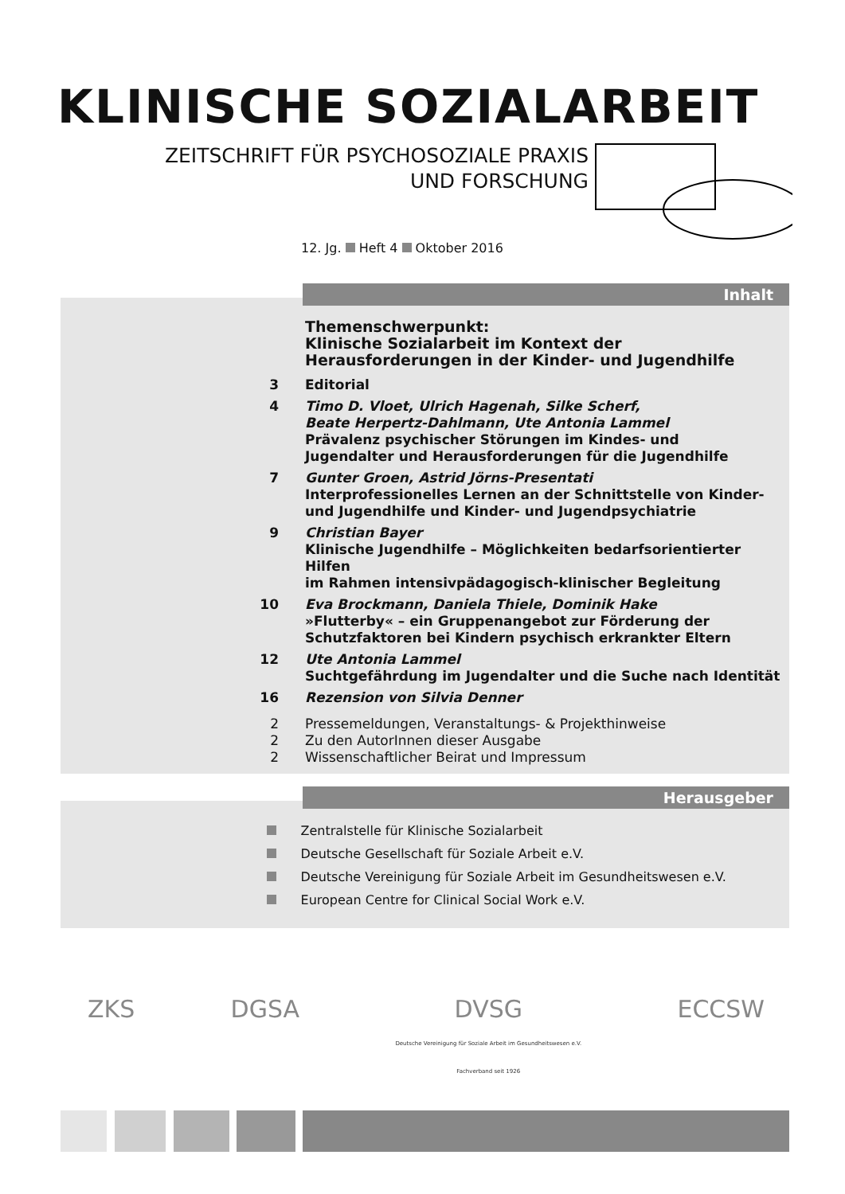KLINISCHE SOZIALARBEIT
ZEITSCHRIFT FÜR PSYCHOSOZIALE PRAXIS
UND FORSCHUNG
12. Jg. Heft 4 Oktober 2016
Inhalt
Themenschwerpunkt:
Klinische Sozialarbeit im Kontext der
Herausforderungen in der Kinder- und Jugendhilfe
3 Editorial
4 Timo D. Vloet, Ulrich Hagenah, Silke Scherf,
Beate Herpertz-Dahlmann, Ute Antonia Lammel
Prävalenz psychischer Störungen im Kindes- und
Jugendalter und Herausforderungen für die Jugendhilfe
7 Gunter Groen, Astrid Jörns-Presentati
Interprofessionelles Lernen an der Schnittstelle von Kinder-
und Jugendhilfe und Kinder- und Jugendpsychiatrie
9 Christian Bayer
Klinische Jugendhilfe – Möglichkeiten bedarfsorientierter Hilfen
im Rahmen intensivpädagogisch-klinischer Begleitung
10 Eva Brockmann, Daniela Thiele, Dominik Hake
»Flutterby« – ein Gruppenangebot zur Förderung der
Schutzfaktoren bei Kindern psychisch erkrankter Eltern
12 Ute Antonia Lammel
Suchtgefährdung im Jugendalter und die Suche nach Identität
16 Rezension von Silvia Denner
2 Pressemeldungen, Veranstaltungs- & Projekthinweise
2 Zu den AutorInnen dieser Ausgabe
2 Wissenschaftlicher Beirat und Impressum
Herausgeber
Zentralstelle für Klinische Sozialarbeit
Deutsche Gesellschaft für Soziale Arbeit e.V.
Deutsche Vereinigung für Soziale Arbeit im Gesundheitswesen e.V.
European Centre for Clinical Social Work e.V.
ZKS DGSA DVSG
Deutsche Vereinigung für Soziale Arbeit im Gesundheitswesen e.V.
Fachverband seit 1926 ECCSW